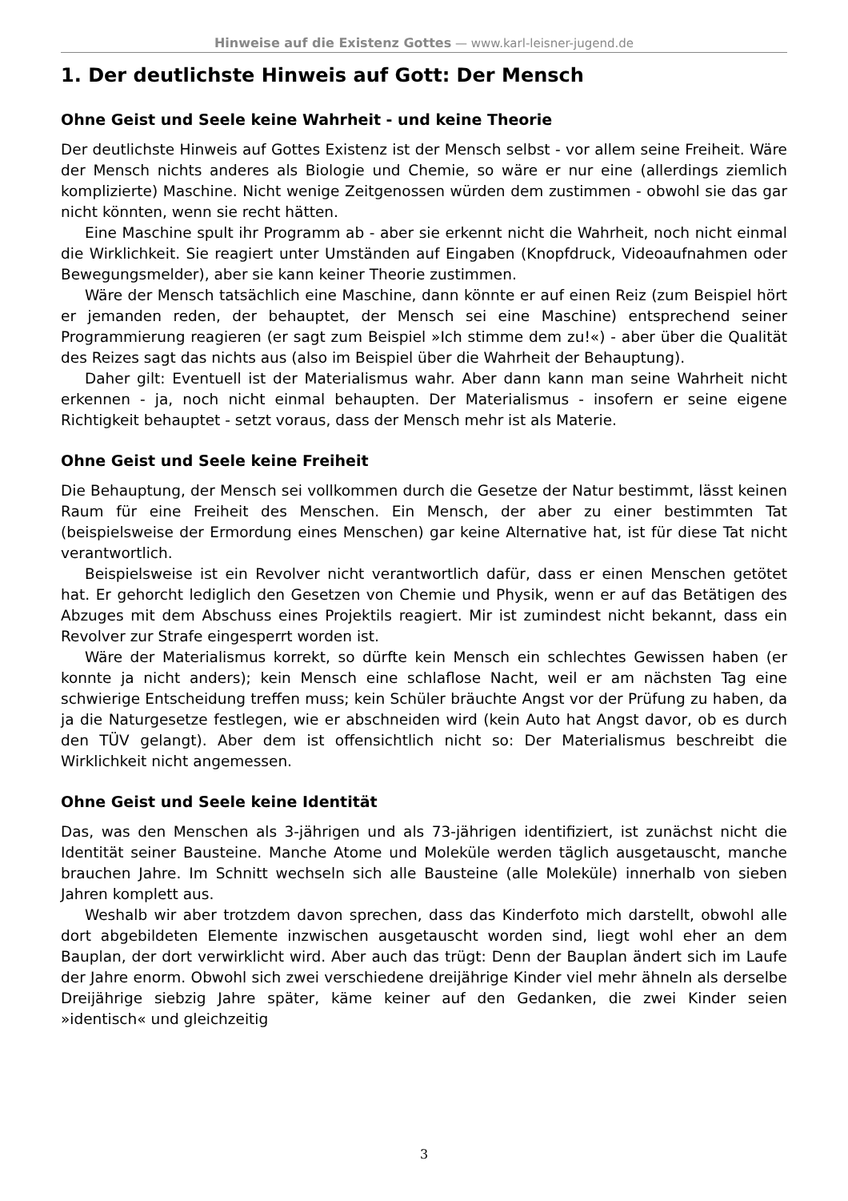Hinweise auf die Existenz Gottes — www.karl-leisner-jugend.de
1. Der deutlichste Hinweis auf Gott: Der Mensch
Ohne Geist und Seele keine Wahrheit - und keine Theorie
Der deutlichste Hinweis auf Gottes Existenz ist der Mensch selbst - vor allem seine Freiheit. Wäre der Mensch nichts anderes als Biologie und Chemie, so wäre er nur eine (allerdings ziemlich komplizierte) Maschine. Nicht wenige Zeitgenossen würden dem zustimmen - obwohl sie das gar nicht könnten, wenn sie recht hätten.
Eine Maschine spult ihr Programm ab - aber sie erkennt nicht die Wahrheit, noch nicht einmal die Wirklichkeit. Sie reagiert unter Umständen auf Eingaben (Knopfdruck, Videoaufnahmen oder Bewegungsmelder), aber sie kann keiner Theorie zustimmen.
Wäre der Mensch tatsächlich eine Maschine, dann könnte er auf einen Reiz (zum Beispiel hört er jemanden reden, der behauptet, der Mensch sei eine Maschine) entsprechend seiner Programmierung reagieren (er sagt zum Beispiel »Ich stimme dem zu!«) - aber über die Qualität des Reizes sagt das nichts aus (also im Beispiel über die Wahrheit der Behauptung).
Daher gilt: Eventuell ist der Materialismus wahr. Aber dann kann man seine Wahrheit nicht erkennen - ja, noch nicht einmal behaupten. Der Materialismus - insofern er seine eigene Richtigkeit behauptet - setzt voraus, dass der Mensch mehr ist als Materie.
Ohne Geist und Seele keine Freiheit
Die Behauptung, der Mensch sei vollkommen durch die Gesetze der Natur bestimmt, lässt keinen Raum für eine Freiheit des Menschen. Ein Mensch, der aber zu einer bestimmten Tat (beispielsweise der Ermordung eines Menschen) gar keine Alternative hat, ist für diese Tat nicht verantwortlich.
Beispielsweise ist ein Revolver nicht verantwortlich dafür, dass er einen Menschen getötet hat. Er gehorcht lediglich den Gesetzen von Chemie und Physik, wenn er auf das Betätigen des Abzuges mit dem Abschuss eines Projektils reagiert. Mir ist zumindest nicht bekannt, dass ein Revolver zur Strafe eingesperrt worden ist.
Wäre der Materialismus korrekt, so dürfte kein Mensch ein schlechtes Gewissen haben (er konnte ja nicht anders); kein Mensch eine schlaflose Nacht, weil er am nächsten Tag eine schwierige Entscheidung treffen muss; kein Schüler bräuchte Angst vor der Prüfung zu haben, da ja die Naturgesetze festlegen, wie er abschneiden wird (kein Auto hat Angst davor, ob es durch den TÜV gelangt). Aber dem ist offensichtlich nicht so: Der Materialismus beschreibt die Wirklichkeit nicht angemessen.
Ohne Geist und Seele keine Identität
Das, was den Menschen als 3-jährigen und als 73-jährigen identifiziert, ist zunächst nicht die Identität seiner Bausteine. Manche Atome und Moleküle werden täglich ausgetauscht, manche brauchen Jahre. Im Schnitt wechseln sich alle Bausteine (alle Moleküle) innerhalb von sieben Jahren komplett aus.
Weshalb wir aber trotzdem davon sprechen, dass das Kinderfoto mich darstellt, obwohl alle dort abgebildeten Elemente inzwischen ausgetauscht worden sind, liegt wohl eher an dem Bauplan, der dort verwirklicht wird. Aber auch das trügt: Denn der Bauplan ändert sich im Laufe der Jahre enorm. Obwohl sich zwei verschiedene dreijährige Kinder viel mehr ähneln als derselbe Dreijährige siebzig Jahre später, käme keiner auf den Gedanken, die zwei Kinder seien »identisch« und gleichzeitig
3